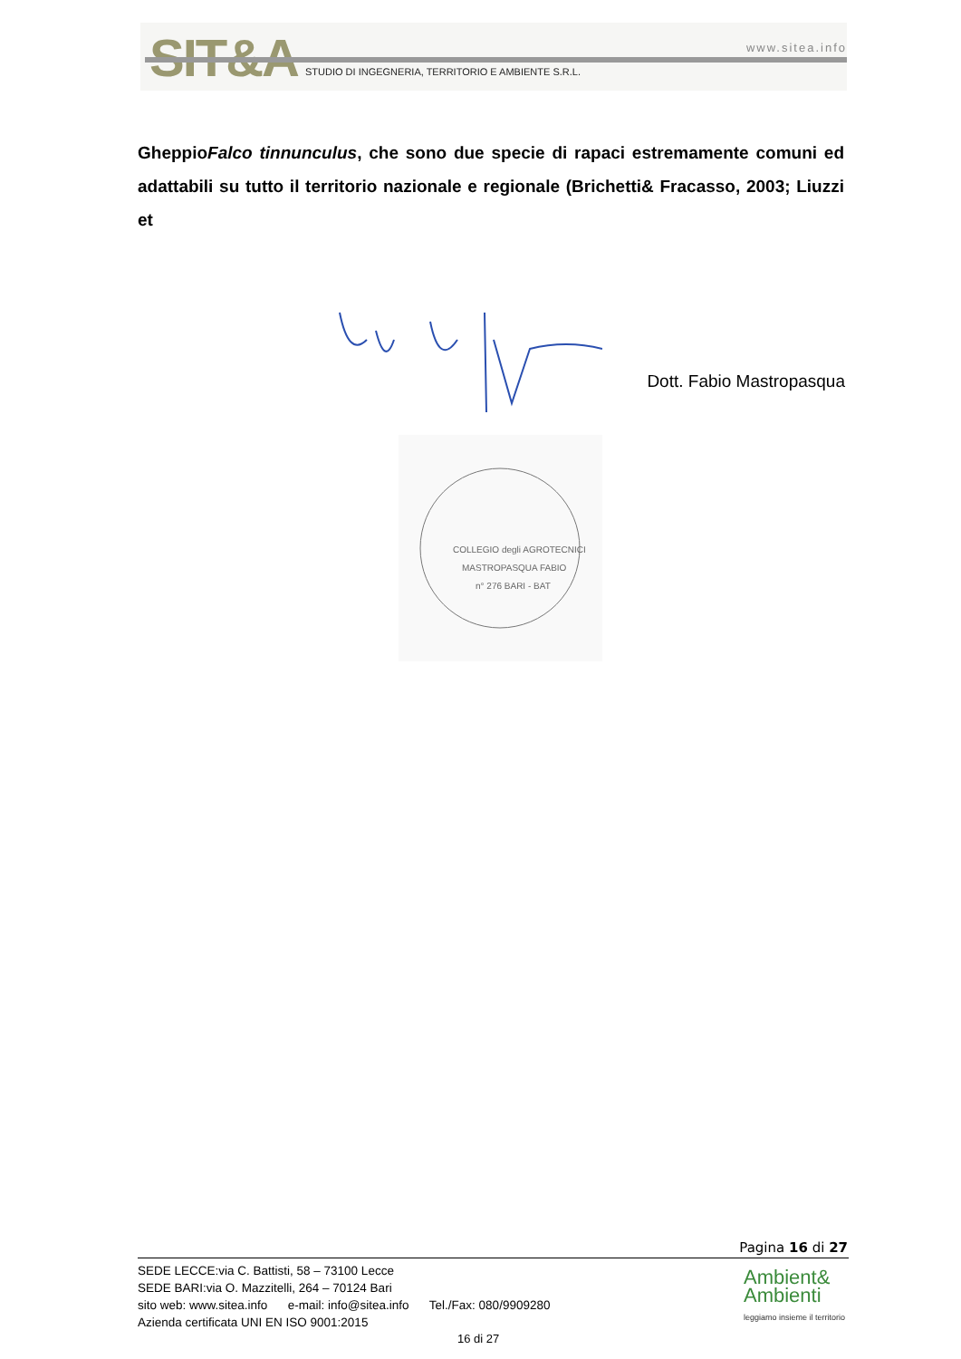SIT&A www.sitea.info
STUDIO DI INGEGNERIA, TERRITORIO E AMBIENTE S.R.L.
GheppioFalco tinnunculus, che sono due specie di rapaci estremamente comuni ed adattabili su tutto il territorio nazionale e regionale (Brichetti& Fracasso, 2003; Liuzzi et
Dott. Fabio Mastropasqua
COLLEGIO degli AGROTECNICI
MASTROPASQUA FABIO
n° 276 BARI - BAT
Pagina 16 di 27
SEDE LECCE:via C. Battisti, 58 – 73100 Lecce
SEDE BARI:via O. Mazzitelli, 264 – 70124 Bari
sito web: www.sitea.info e-mail: info@sitea.info Tel./Fax: 080/9909280
Azienda certificata UNI EN ISO 9001:2015
Ambient&
Ambienti
leggiamo insieme il territorio
16 di 27